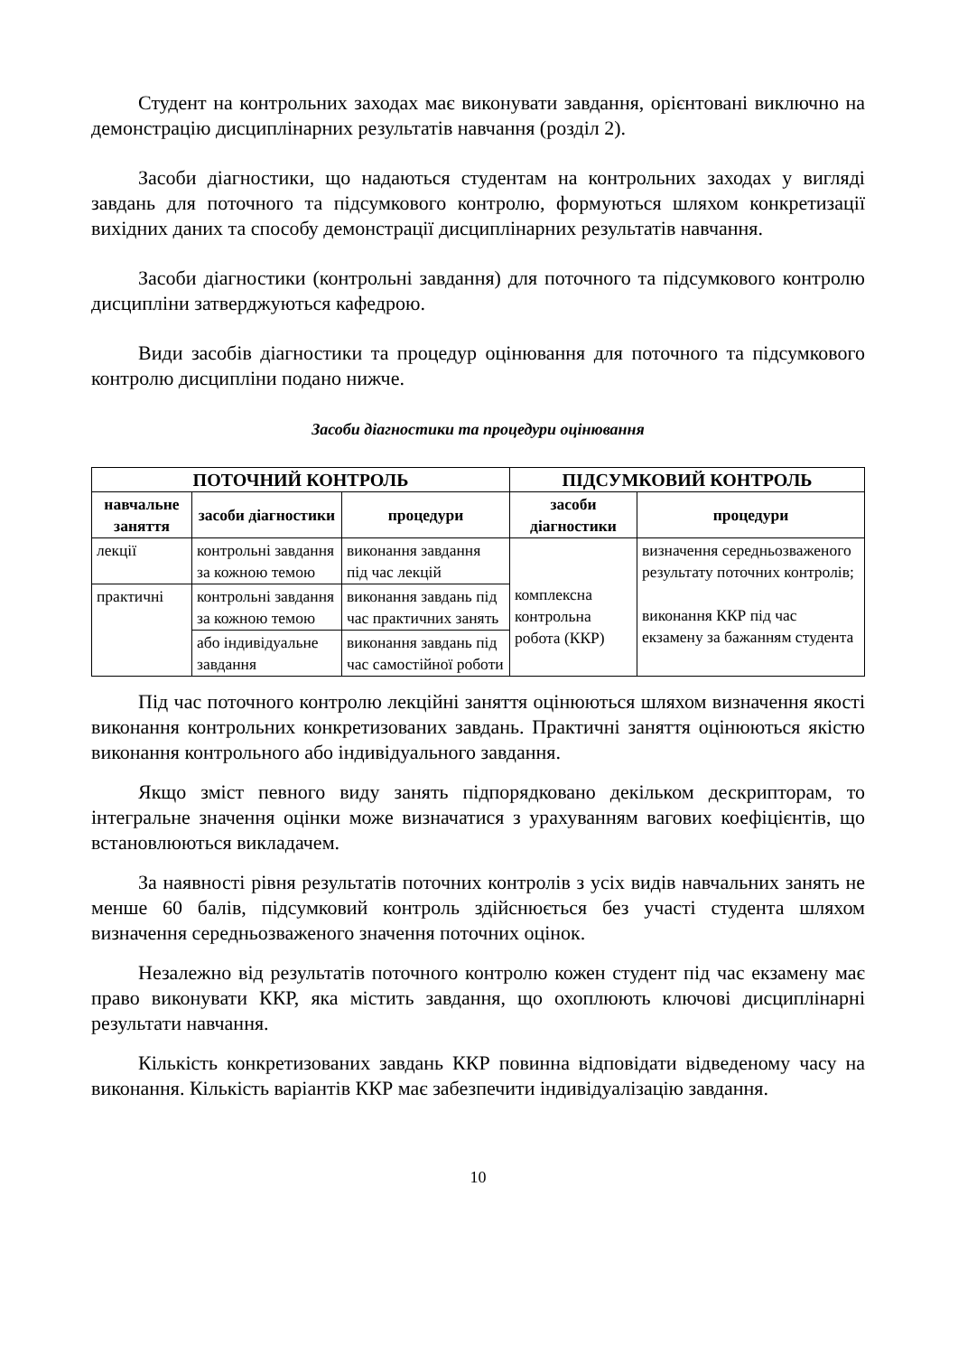Студент на контрольних заходах має виконувати завдання, орієнтовані виключно на демонстрацію дисциплінарних результатів навчання (розділ 2).
Засоби діагностики, що надаються студентам на контрольних заходах у вигляді завдань для поточного та підсумкового контролю, формуються шляхом конкретизації вихідних даних та способу демонстрації дисциплінарних результатів навчання.
Засоби діагностики (контрольні завдання) для поточного та підсумкового контролю дисципліни затверджуються кафедрою.
Види засобів діагностики та процедур оцінювання для поточного та підсумкового контролю дисципліни подано нижче.
Засоби діагностики та процедури оцінювання
| ПОТОЧНИЙ КОНТРОЛЬ | | | ПІДСУМКОВИЙ КОНТРОЛЬ | |
| --- | --- | --- | --- | --- |
| навчальне заняття | засоби діагностики | процедури | засоби діагностики | процедури |
| лекції | контрольні завдання за кожною темою | виконання завдання під час лекцій | комплексна контрольна робота (ККР) | визначення середньозваженого результату поточних контролів; виконання ККР під час екзамену за бажанням студента |
| практичні | контрольні завдання за кожною темою | виконання завдань під час практичних занять | | |
| | або індивідуальне завдання | виконання завдань під час самостійної роботи | | |
Під час поточного контролю лекційні заняття оцінюються шляхом визначення якості виконання контрольних конкретизованих завдань. Практичні заняття оцінюються якістю виконання контрольного або індивідуального завдання.
Якщо зміст певного виду занять підпорядковано декільком дескрипторам, то інтегральне значення оцінки може визначатися з урахуванням вагових коефіцієнтів, що встановлюються викладачем.
За наявності рівня результатів поточних контролів з усіх видів навчальних занять не менше 60 балів, підсумковий контроль здійснюється без участі студента шляхом визначення середньозваженого значення поточних оцінок.
Незалежно від результатів поточного контролю кожен студент під час екзамену має право виконувати ККР, яка містить завдання, що охоплюють ключові дисциплінарні результати навчання.
Кількість конкретизованих завдань ККР повинна відповідати відведеному часу на виконання. Кількість варіантів ККР має забезпечити індивідуалізацію завдання.
10